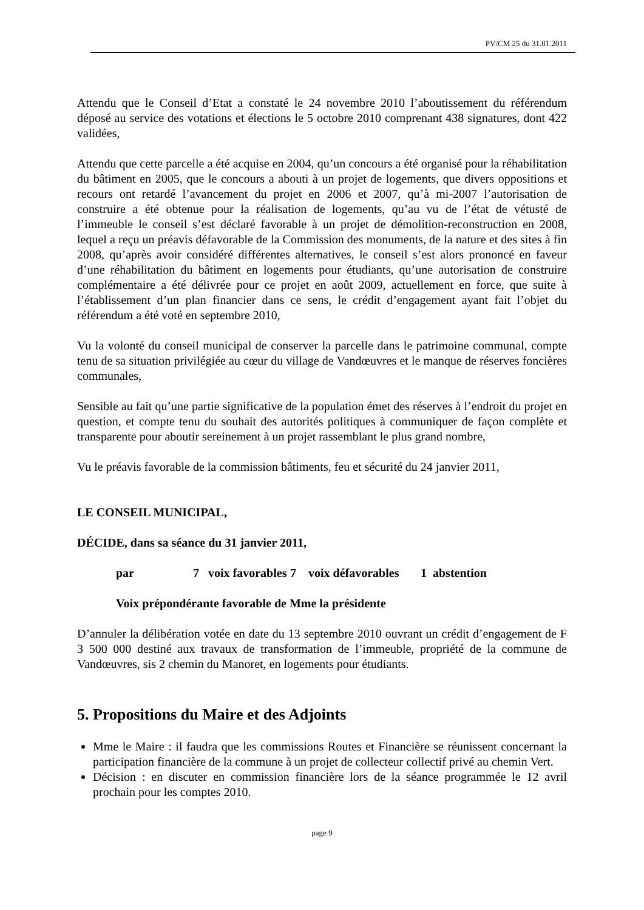PV/CM 25 du 31.01.2011
Attendu que le Conseil d’Etat a constaté le 24 novembre 2010 l’aboutissement du référendum déposé au service des votations et élections le 5 octobre 2010 comprenant 438 signatures, dont 422 validées,
Attendu que cette parcelle a été acquise en 2004, qu’un concours a été organisé pour la réhabilitation du bâtiment en 2005, que le concours a abouti à un projet de logements, que divers oppositions et recours ont retardé l’avancement du projet en 2006 et 2007, qu’à mi-2007 l’autorisation de construire a été obtenue pour la réalisation de logements, qu’au vu de l’état de vétusté de l’immeuble le conseil s’est déclaré favorable à un projet de démolition-reconstruction en 2008, lequel a reçu un préavis défavorable de la Commission des monuments, de la nature et des sites à fin 2008, qu’après avoir considéré différentes alternatives, le conseil s’est alors prononcé en faveur d’une réhabilitation du bâtiment en logements pour étudiants, qu’une autorisation de construire complémentaire a été délivrée pour ce projet en août 2009, actuellement en force, que suite à l’établissement d’un plan financier dans ce sens, le crédit d’engagement ayant fait l’objet du référendum a été voté en septembre 2010,
Vu la volonté du conseil municipal de conserver la parcelle dans le patrimoine communal, compte tenu de sa situation privilégiée au cœur du village de Vandœuvres et le manque de réserves foncières communales,
Sensible au fait qu’une partie significative de la population émet des réserves à l’endroit du projet en question, et compte tenu du souhait des autorités politiques à communiquer de façon complète et transparente pour aboutir sereinement à un projet rassemblant le plus grand nombre,
Vu le préavis favorable de la commission bâtiments, feu et sécurité du 24 janvier 2011,
LE CONSEIL MUNICIPAL,
DÉCIDE, dans sa séance du 31 janvier 2011,
par 7 voix favorables 7 voix défavorables 1 abstention
Voix prépondérante favorable de Mme la présidente
D’annuler la délibération votée en date du 13 septembre 2010 ouvrant un crédit d’engagement de F 3 500 000 destiné aux travaux de transformation de l’immeuble, propriété de la commune de Vandœuvres, sis 2 chemin du Manoret, en logements pour étudiants.
5. Propositions du Maire et des Adjoints
Mme le Maire : il faudra que les commissions Routes et Financière se réunissent concernant la participation financière de la commune à un projet de collecteur collectif privé au chemin Vert.
Décision : en discuter en commission financière lors de la séance programmée le 12 avril prochain pour les comptes 2010.
page 9